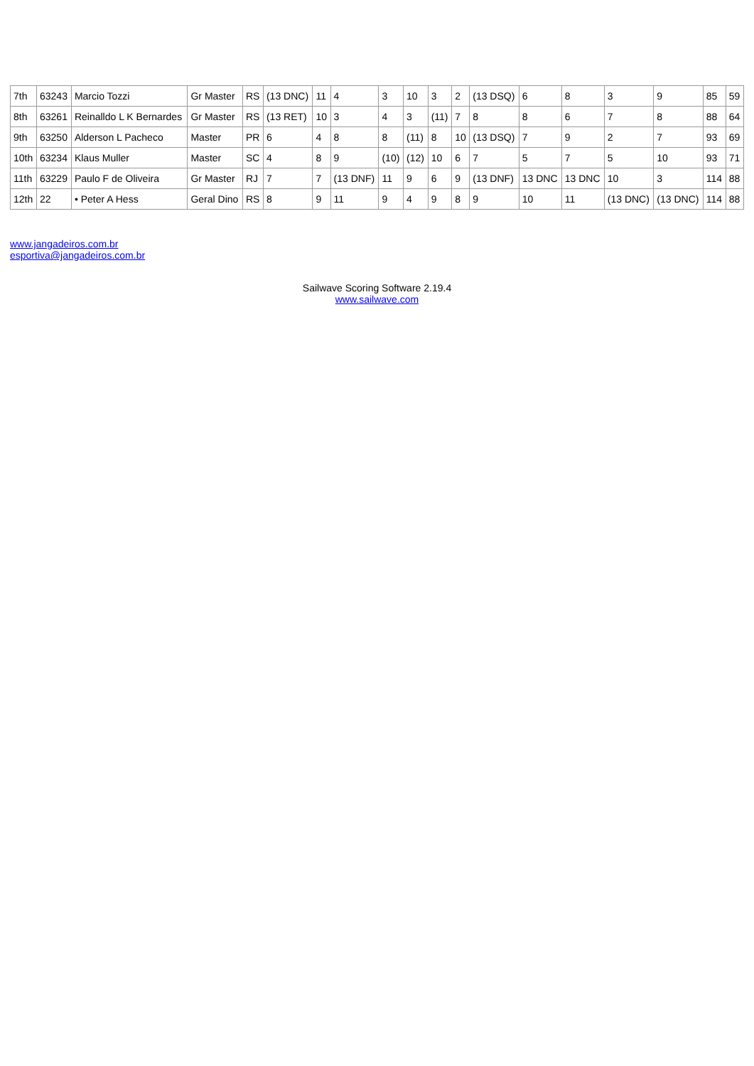| 7th | 63243 | Marcio Tozzi | Gr Master | RS | (13 DNC) | 11 | 4 | 3 | 10 | 3 | 2 | (13 DSQ) | 6 | 8 | 3 | 9 | 85 | 59 |
| 8th | 63261 | Reinalldo L K Bernardes | Gr Master | RS | (13 RET) | 10 | 3 | 4 | 3 | (11) | 7 | 8 | 8 | 6 | 7 | 8 | 88 | 64 |
| 9th | 63250 | Alderson L Pacheco | Master | PR | 6 | 4 | 8 | 8 | (11) | 8 | 10 | (13 DSQ) | 7 | 9 | 2 | 7 | 93 | 69 |
| 10th | 63234 | Klaus Muller | Master | SC | 4 | 8 | 9 | (10) | (12) | 10 | 6 | 7 | 5 | 7 | 5 | 10 | 93 | 71 |
| 11th | 63229 | Paulo F de Oliveira | Gr Master | RJ | 7 | 7 | (13 DNF) | 11 | 9 | 6 | 9 | (13 DNF) | 13 DNC | 13 DNC | 10 | 3 | 114 | 88 |
| 12th | 22 | • Peter A Hess | Geral Dino | RS | 8 | 9 | 11 | 9 | 4 | 9 | 8 | 9 | 10 | 11 | (13 DNC) | (13 DNC) | 114 | 88 |
www.jangadeiros.com.br
esportiva@jangadeiros.com.br
Sailwave Scoring Software 2.19.4
www.sailwave.com